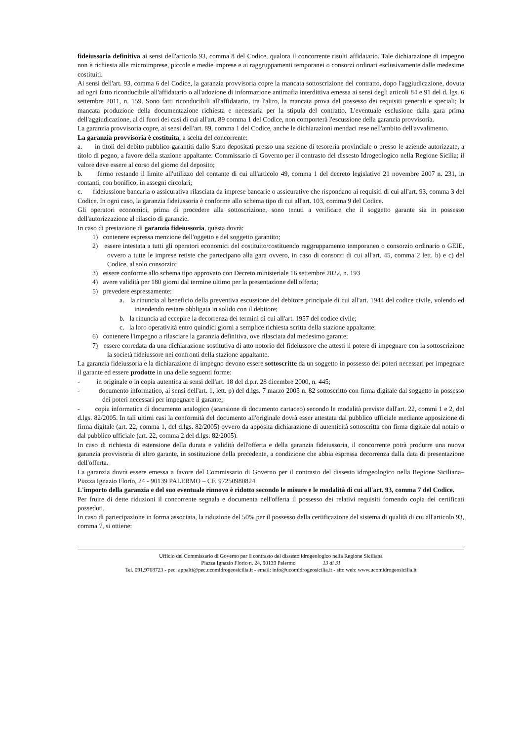fideiussoria definitiva ai sensi dell'articolo 93, comma 8 del Codice, qualora il concorrente risulti affidatario. Tale dichiarazione di impegno non è richiesta alle microimprese, piccole e medie imprese e ai raggruppamenti temporanei o consorzi ordinari esclusivamente dalle medesime costituiti.
Ai sensi dell'art. 93, comma 6 del Codice, la garanzia provvisoria copre la mancata sottoscrizione del contratto, dopo l'aggiudicazione, dovuta ad ogni fatto riconducibile all'affidatario o all'adozione di informazione antimafia interdittiva emessa ai sensi degli articoli 84 e 91 del d. lgs. 6 settembre 2011, n. 159. Sono fatti riconducibili all'affidatario, tra l'altro, la mancata prova del possesso dei requisiti generali e speciali; la mancata produzione della documentazione richiesta e necessaria per la stipula del contratto. L'eventuale esclusione dalla gara prima dell'aggiudicazione, al di fuori dei casi di cui all'art. 89 comma 1 del Codice, non comporterà l'escussione della garanzia provvisoria.
La garanzia provvisoria copre, ai sensi dell'art. 89, comma 1 del Codice, anche le dichiarazioni mendaci rese nell'ambito dell'avvalimento.
La garanzia provvisoria è costituita, a scelta del concorrente:
a. in titoli del debito pubblico garantiti dallo Stato depositati presso una sezione di tesoreria provinciale o presso le aziende autorizzate, a titolo di pegno, a favore della stazione appaltante: Commissario di Governo per il contrasto del dissesto Idrogeologico nella Regione Sicilia; il valore deve essere al corso del giorno del deposito;
b. fermo restando il limite all'utilizzo del contante di cui all'articolo 49, comma 1 del decreto legislativo 21 novembre 2007 n. 231, in contanti, con bonifico, in assegni circolari;
c. fideiussione bancaria o assicurativa rilasciata da imprese bancarie o assicurative che rispondano ai requisiti di cui all'art. 93, comma 3 del Codice. In ogni caso, la garanzia fideiussoria è conforme allo schema tipo di cui all'art. 103, comma 9 del Codice.
Gli operatori economici, prima di procedere alla sottoscrizione, sono tenuti a verificare che il soggetto garante sia in possesso dell'autorizzazione al rilascio di garanzie.
In caso di prestazione di garanzia fideiussoria, questa dovrà:
1) contenere espressa menzione dell'oggetto e del soggetto garantito;
2) essere intestata a tutti gli operatori economici del costituito/costituendo raggruppamento temporaneo o consorzio ordinario o GEIE, ovvero a tutte le imprese retiste che partecipano alla gara ovvero, in caso di consorzi di cui all'art. 45, comma 2 lett. b) e c) del Codice, al solo consorzio;
3) essere conforme allo schema tipo approvato con Decreto ministeriale 16 settembre 2022, n. 193
4) avere validità per 180 giorni dal termine ultimo per la presentazione dell'offerta;
5) prevedere espressamente:
a. la rinuncia al beneficio della preventiva escussione del debitore principale di cui all'art. 1944 del codice civile, volendo ed intendendo restare obbligata in solido con il debitore;
b. la rinuncia ad eccepire la decorrenza dei termini di cui all'art. 1957 del codice civile;
c. la loro operatività entro quindici giorni a semplice richiesta scritta della stazione appaltante;
6) contenere l'impegno a rilasciare la garanzia definitiva, ove rilasciata dal medesimo garante;
7) essere corredata da una dichiarazione sostitutiva di atto notorio del fideiussore che attesti il potere di impegnare con la sottoscrizione la società fideiussore nei confronti della stazione appaltante.
La garanzia fideiussoria e la dichiarazione di impegno devono essere sottoscritte da un soggetto in possesso dei poteri necessari per impegnare il garante ed essere prodotte in una delle seguenti forme:
- in originale o in copia autentica ai sensi dell'art. 18 del d.p.r. 28 dicembre 2000, n. 445;
- documento informatico, ai sensi dell'art. 1, lett. p) del d.lgs. 7 marzo 2005 n. 82 sottoscritto con firma digitale dal soggetto in possesso dei poteri necessari per impegnare il garante;
- copia informatica di documento analogico (scansione di documento cartaceo) secondo le modalità previste dall'art. 22, commi 1 e 2, del d.lgs. 82/2005. In tali ultimi casi la conformità del documento all'originale dovrà esser attestata dal pubblico ufficiale mediante apposizione di firma digitale (art. 22, comma 1, del d.lgs. 82/2005) ovvero da apposita dichiarazione di autenticità sottoscritta con firma digitale dal notaio o dal pubblico ufficiale (art. 22, comma 2 del d.lgs. 82/2005).
In caso di richiesta di estensione della durata e validità dell'offerta e della garanzia fideiussoria, il concorrente potrà produrre una nuova garanzia provvisoria di altro garante, in sostituzione della precedente, a condizione che abbia espressa decorrenza dalla data di presentazione dell'offerta.
La garanzia dovrà essere emessa a favore del Commissario di Governo per il contrasto del dissesto idrogeologico nella Regione Siciliana– Piazza Ignazio Florio, 24 - 90139 PALERMO – CF. 97250980824.
L'importo della garanzia e del suo eventuale rinnovo è ridotto secondo le misure e le modalità di cui all'art. 93, comma 7 del Codice.
Per fruire di dette riduzioni il concorrente segnala e documenta nell'offerta il possesso dei relativi requisiti fornendo copia dei certificati posseduti.
In caso di partecipazione in forma associata, la riduzione del 50% per il possesso della certificazione del sistema di qualità di cui all'articolo 93, comma 7, si ottiene:
Ufficio del Commissario di Governo per il contrasto del dissesto idrogeologico nella Regione Siciliana
Piazza Ignazio Florio n. 24, 90139 Palermo 13 di 31
Tel. 091.9768723 - pec: appalti@pec.ucomidrogeosicilia.it - email: info@ucomidrogeosicilia.it - sito web: www.ucomidrogeosicilia.it